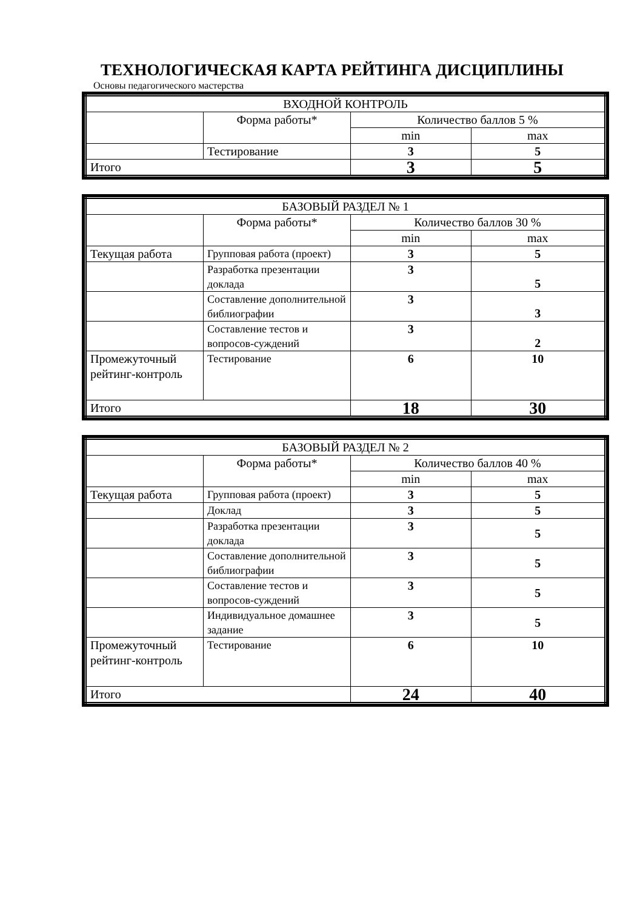ТЕХНОЛОГИЧЕСКАЯ КАРТА РЕЙТИНГА ДИСЦИПЛИНЫ
Основы педагогического мастерства
| ВХОДНОЙ КОНТРОЛЬ | | | |
| | Форма работы* | Количество баллов 5 % | |
| | | min | max |
| | Тестирование | 3 | 5 |
| Итого | | 3 | 5 |
| БАЗОВЫЙ РАЗДЕЛ № 1 | | | |
| | Форма работы* | Количество баллов 30 % | |
| | | min | max |
| Текущая работа | Групповая работа (проект) | 3 | 5 |
| | Разработка презентации доклада | 3 | 5 |
| | Составление дополнительной библиографии | 3 | 3 |
| | Составление тестов и вопросов-суждений | 3 | 2 |
| Промежуточный рейтинг-контроль | Тестирование | 6 | 10 |
| Итого | | 18 | 30 |
| БАЗОВЫЙ РАЗДЕЛ № 2 | | | |
| | Форма работы* | Количество баллов 40 % | |
| | | min | max |
| Текущая работа | Групповая работа (проект) | 3 | 5 |
| | Доклад | 3 | 5 |
| | Разработка презентации доклада | 3 | 5 |
| | Составление дополнительной библиографии | 3 | 5 |
| | Составление тестов и вопросов-суждений | 3 | 5 |
| | Индивидуальное домашнее задание | 3 | 5 |
| Промежуточный рейтинг-контроль | Тестирование | 6 | 10 |
| Итого | | 24 | 40 |